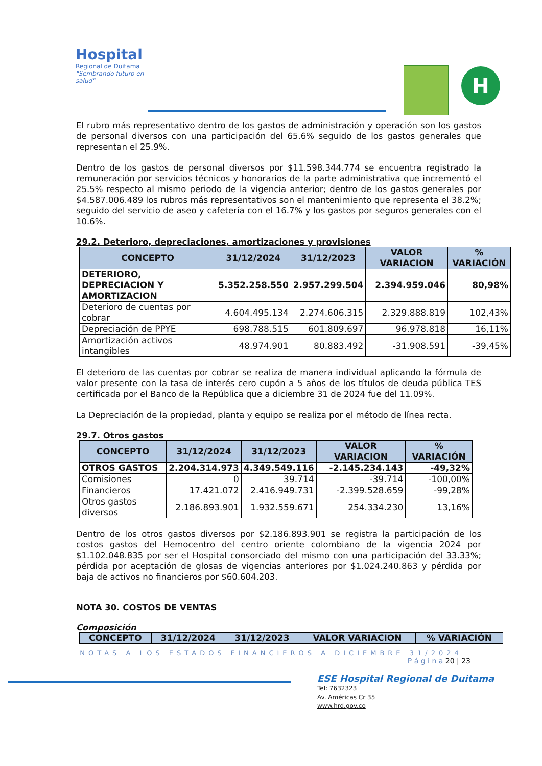Hospital
Regional de Duitama
"Sembrando futuro en salud"
H
El rubro más representativo dentro de los gastos de administración y operación son los gastos de personal diversos con una participación del 65.6% seguido de los gastos generales que representan el 25.9%.
Dentro de los gastos de personal diversos por $11.598.344.774 se encuentra registrado la remuneración por servicios técnicos y honorarios de la parte administrativa que incrementó el 25.5% respecto al mismo periodo de la vigencia anterior; dentro de los gastos generales por $4.587.006.489 los rubros más representativos son el mantenimiento que representa el 38.2%; seguido del servicio de aseo y cafetería con el 16.7% y los gastos por seguros generales con el 10.6%.
29.2. Deterioro, depreciaciones, amortizaciones y provisiones
| CONCEPTO | 31/12/2024 | 31/12/2023 | VALOR VARIACION | % VARIACIÓN |
| --- | --- | --- | --- | --- |
| DETERIORO, DEPRECIACION Y AMORTIZACION | 5.352.258.550 | 2.957.299.504 | 2.394.959.046 | 80,98% |
| Deterioro de cuentas por cobrar | 4.604.495.134 | 2.274.606.315 | 2.329.888.819 | 102,43% |
| Depreciación de PPYE | 698.788.515 | 601.809.697 | 96.978.818 | 16,11% |
| Amortización activos intangibles | 48.974.901 | 80.883.492 | -31.908.591 | -39,45% |
El deterioro de las cuentas por cobrar se realiza de manera individual aplicando la fórmula de valor presente con la tasa de interés cero cupón a 5 años de los títulos de deuda pública TES certificada por el Banco de la República que a diciembre 31 de 2024 fue del 11.09%.
La Depreciación de la propiedad, planta y equipo se realiza por el método de línea recta.
29.7. Otros gastos
| CONCEPTO | 31/12/2024 | 31/12/2023 | VALOR VARIACION | % VARIACIÓN |
| --- | --- | --- | --- | --- |
| OTROS GASTOS | 2.204.314.973 | 4.349.549.116 | -2.145.234.143 | -49,32% |
| Comisiones | 0 | 39.714 | -39.714 | -100,00% |
| Financieros | 17.421.072 | 2.416.949.731 | -2.399.528.659 | -99,28% |
| Otros gastos diversos | 2.186.893.901 | 1.932.559.671 | 254.334.230 | 13,16% |
Dentro de los otros gastos diversos por $2.186.893.901 se registra la participación de los costos gastos del Hemocentro del centro oriente colombiano de la vigencia 2024 por $1.102.048.835 por ser el Hospital consorciado del mismo con una participación del 33.33%; pérdida por aceptación de glosas de vigencias anteriores por $1.024.240.863 y pérdida por baja de activos no financieros por $60.604.203.
NOTA 30. COSTOS DE VENTAS
Composición
| CONCEPTO | 31/12/2024 | 31/12/2023 | VALOR VARIACION | % VARIACIÓN |
| --- | --- | --- | --- | --- |
NOTAS A LOS ESTADOS FINANCIEROS A DICIEMBRE 31/2024
P á g i n a 20 | 23
ESE Hospital Regional de Duitama
Tel: 7632323
Av. Américas Cr 35
www.hrd.gov.co